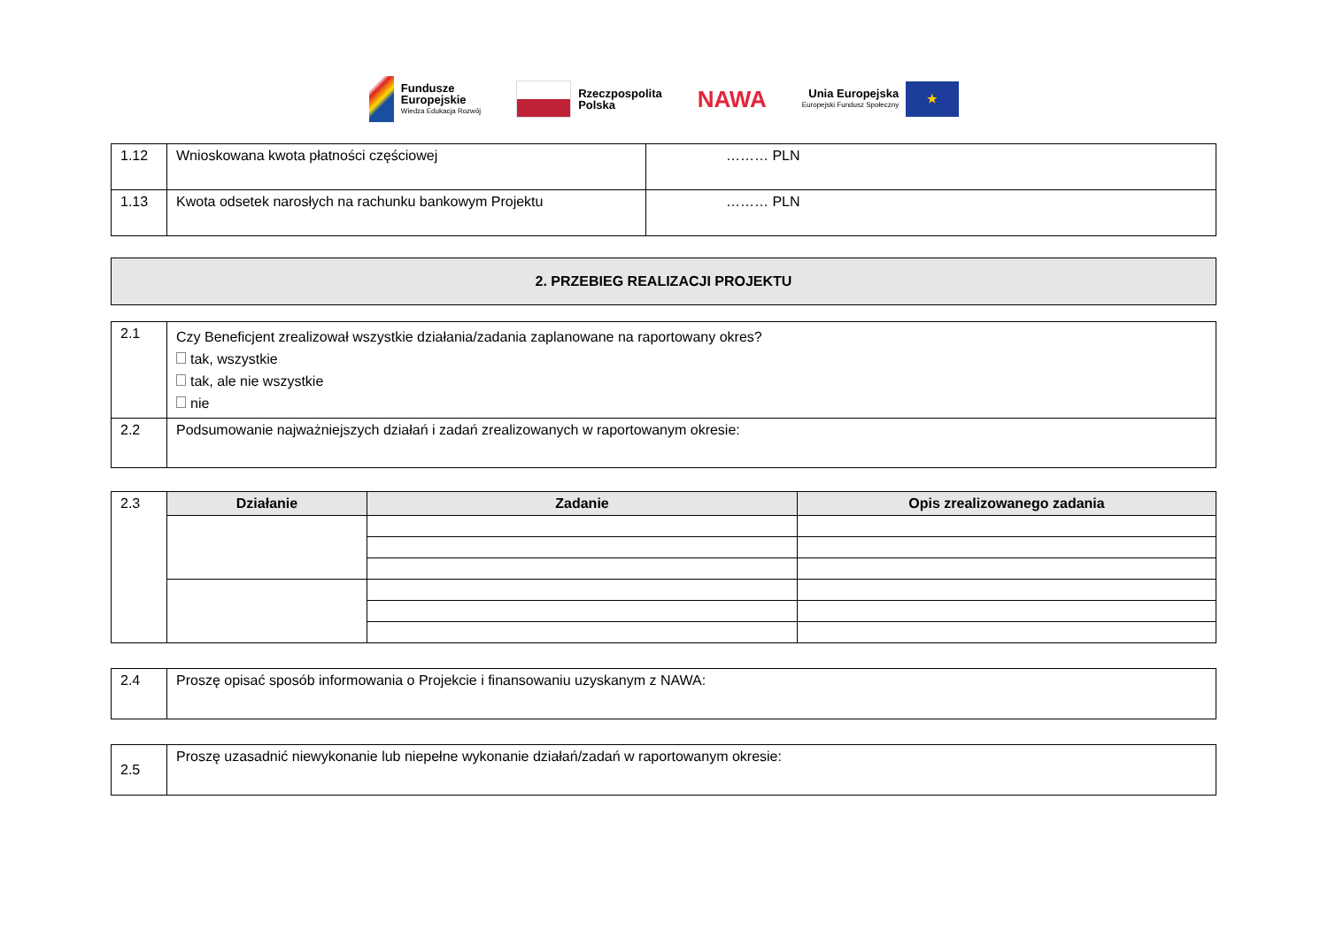Fundusze
Europejskie
Wiedza Edukacja Rozwój
Rzeczpospolita
Polska
NAWA
Unia Europejska
Europejski Fundusz Społeczny
★
| 1.12 | Wnioskowana kwota płatności częściowej | ……… PLN |
| 1.13 | Kwota odsetek narosłych na rachunku bankowym Projektu | ……… PLN |
| 2. PRZEBIEG REALIZACJI PROJEKTU |
| 2.1 | Czy Beneficjent zrealizował wszystkie działania/zadania zaplanowane na raportowany okres? tak, wszystkie tak, ale nie wszystkie nie |
| 2.2 | Podsumowanie najważniejszych działań i zadań zrealizowanych w raportowanym okresie: |
| 2.3 | Działanie | Zadanie | Opis zrealizowanego zadania |
| 2.4 | Proszę opisać sposób informowania o Projekcie i finansowaniu uzyskanym z NAWA: |
| 2.5 | Proszę uzasadnić niewykonanie lub niepełne wykonanie działań/zadań w raportowanym okresie: |